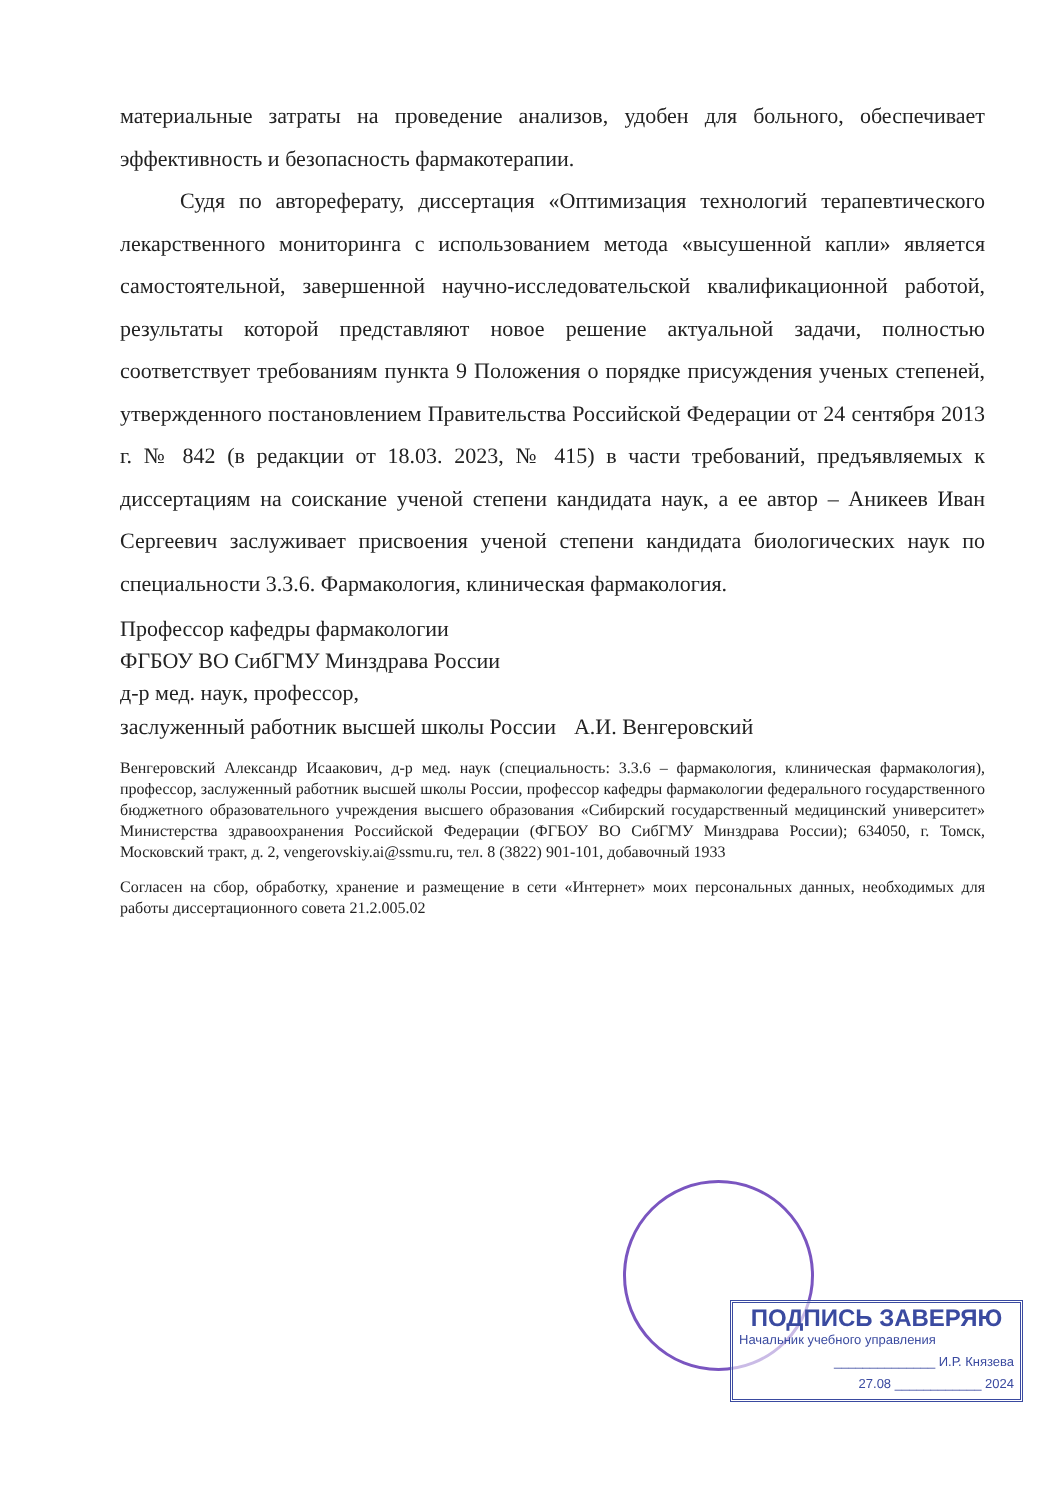материальные затраты на проведение анализов, удобен для больного, обеспечивает эффективность и безопасность фармакотерапии.
Судя по автореферату, диссертация «Оптимизация технологий терапевтического лекарственного мониторинга с использованием метода «высушенной капли» является самостоятельной, завершенной научно-исследовательской квалификационной работой, результаты которой представляют новое решение актуальной задачи, полностью соответствует требованиям пункта 9 Положения о порядке присуждения ученых степеней, утвержденного постановлением Правительства Российской Федерации от 24 сентября 2013 г. № 842 (в редакции от 18.03. 2023, № 415) в части требований, предъявляемых к диссертациям на соискание ученой степени кандидата наук, а ее автор – Аникеев Иван Сергеевич заслуживает присвоения ученой степени кандидата биологических наук по специальности 3.3.6. Фармакология, клиническая фармакология.
Профессор кафедры фармакологии
ФГБОУ ВО СибГМУ Минздрава России
д-р мед. наук, профессор,
заслуженный работник высшей школы России А.И. Венгеровский
Венгеровский Александр Исаакович, д-р мед. наук (специальность: 3.3.6 – фармакология, клиническая фармакология), профессор, заслуженный работник высшей школы России, профессор кафедры фармакологии федерального государственного бюджетного образовательного учреждения высшего образования «Сибирский государственный медицинский университет» Министерства здравоохранения Российской Федерации (ФГБОУ ВО СибГМУ Минздрава России); 634050, г. Томск, Московский тракт, д. 2, vengerovskiy.ai@ssmu.ru, тел. 8 (3822) 901-101, добавочный 1933
Согласен на сбор, обработку, хранение и размещение в сети «Интернет» моих персональных данных, необходимых для работы диссертационного совета 21.2.005.02
ПОДПИСЬ ЗАВЕРЯЮ
Начальник учебного управления
______________ И.Р. Князева
27.08 ____________ 2024